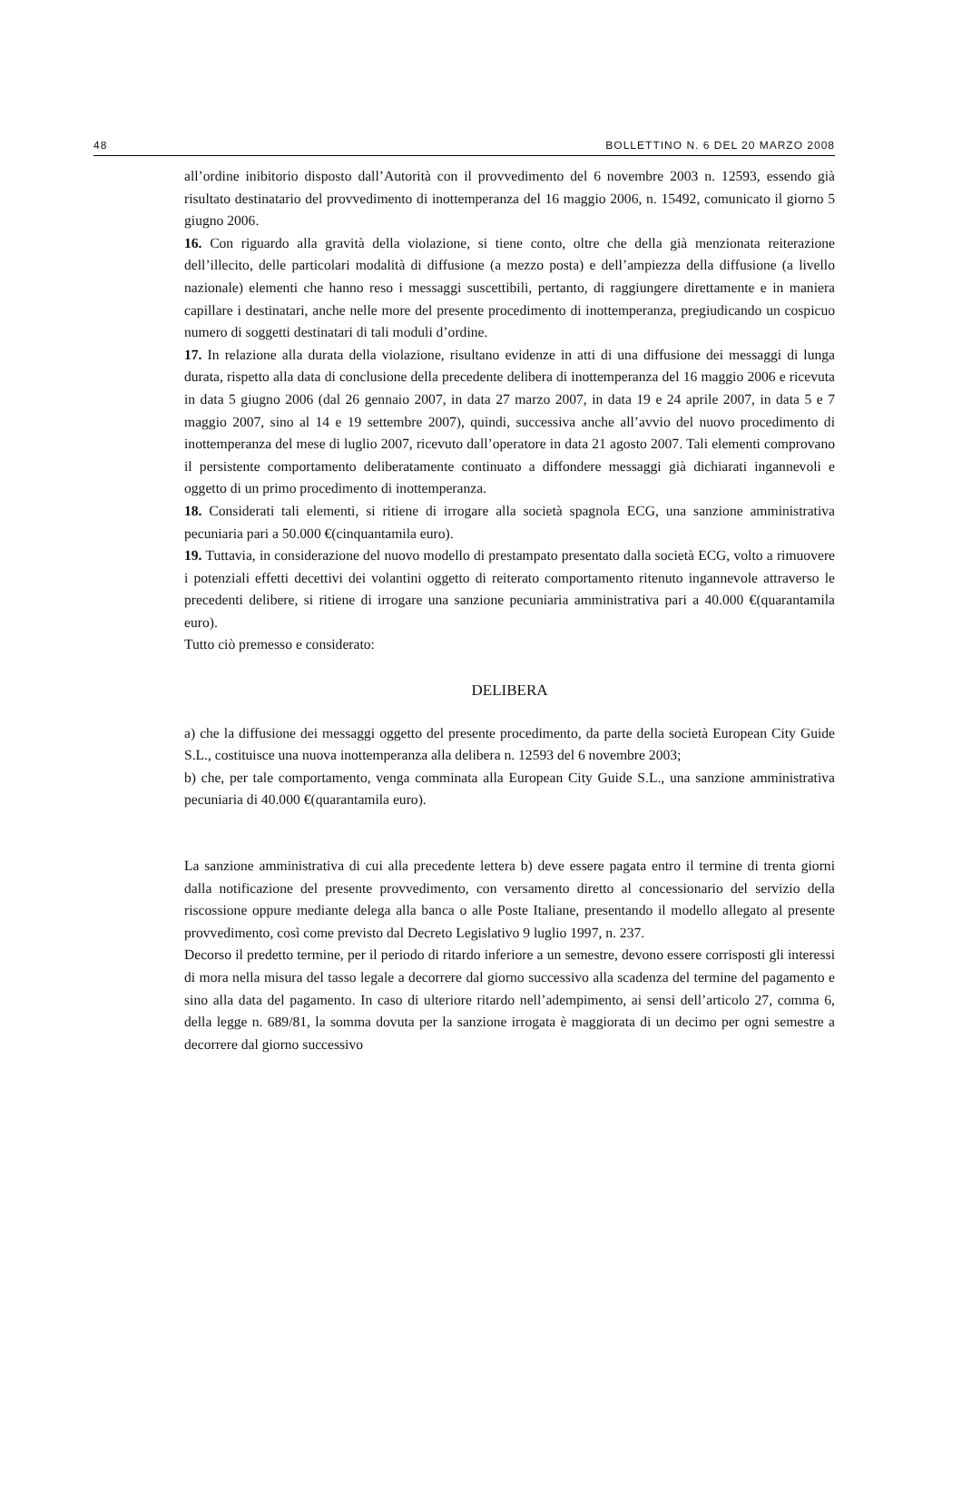48 BOLLETTINO N. 6 DEL 20 MARZO 2008
all’ordine inibitorio disposto dall’Autorità con il provvedimento del 6 novembre 2003 n. 12593, essendo già risultato destinatario del provvedimento di inottemperanza del 16 maggio 2006, n. 15492, comunicato il giorno 5 giugno 2006.
16. Con riguardo alla gravità della violazione, si tiene conto, oltre che della già menzionata reiterazione dell’illecito, delle particolari modalità di diffusione (a mezzo posta) e dell’ampiezza della diffusione (a livello nazionale) elementi che hanno reso i messaggi suscettibili, pertanto, di raggiungere direttamente e in maniera capillare i destinatari, anche nelle more del presente procedimento di inottemperanza, pregiudicando un cospicuo numero di soggetti destinatari di tali moduli d’ordine.
17. In relazione alla durata della violazione, risultano evidenze in atti di una diffusione dei messaggi di lunga durata, rispetto alla data di conclusione della precedente delibera di inottemperanza del 16 maggio 2006 e ricevuta in data 5 giugno 2006 (dal 26 gennaio 2007, in data 27 marzo 2007, in data 19 e 24 aprile 2007, in data 5 e 7 maggio 2007, sino al 14 e 19 settembre 2007), quindi, successiva anche all’avvio del nuovo procedimento di inottemperanza del mese di luglio 2007, ricevuto dall’operatore in data 21 agosto 2007. Tali elementi comprovano il persistente comportamento deliberatamente continuato a diffondere messaggi già dichiarati ingannevoli e oggetto di un primo procedimento di inottemperanza.
18. Considerati tali elementi, si ritiene di irrogare alla società spagnola ECG, una sanzione amministrativa pecuniaria pari a 50.000 €(cinquantamila euro).
19. Tuttavia, in considerazione del nuovo modello di prestampato presentato dalla società ECG, volto a rimuovere i potenziali effetti decettivi dei volantini oggetto di reiterato comportamento ritenuto ingannevole attraverso le precedenti delibere, si ritiene di irrogare una sanzione pecuniaria amministrativa pari a 40.000 €(quarantamila euro).
Tutto ciò premesso e considerato:
DELIBERA
a) che la diffusione dei messaggi oggetto del presente procedimento, da parte della società European City Guide S.L., costituisce una nuova inottemperanza alla delibera n. 12593 del 6 novembre 2003;
b) che, per tale comportamento, venga comminata alla European City Guide S.L., una sanzione amministrativa pecuniaria di 40.000 €(quarantamila euro).
La sanzione amministrativa di cui alla precedente lettera b) deve essere pagata entro il termine di trenta giorni dalla notificazione del presente provvedimento, con versamento diretto al concessionario del servizio della riscossione oppure mediante delega alla banca o alle Poste Italiane, presentando il modello allegato al presente provvedimento, così come previsto dal Decreto Legislativo 9 luglio 1997, n. 237.
Decorso il predetto termine, per il periodo di ritardo inferiore a un semestre, devono essere corrisposti gli interessi di mora nella misura del tasso legale a decorrere dal giorno successivo alla scadenza del termine del pagamento e sino alla data del pagamento. In caso di ulteriore ritardo nell’adempimento, ai sensi dell’articolo 27, comma 6, della legge n. 689/81, la somma dovuta per la sanzione irrogata è maggiorata di un decimo per ogni semestre a decorrere dal giorno successivo